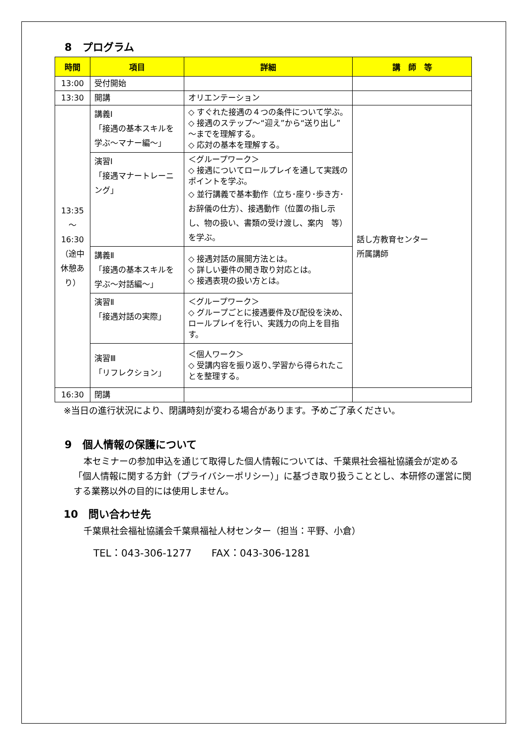8　プログラム
| 時間 | 項目 | 詳細 | 講 師 等 |
| --- | --- | --- | --- |
| 13:00 | 受付開始 | | |
| 13:30 | 開講 | オリエンテーション | |
| 13:35 ～ 16:30 （途中休憩あり） | 講義Ⅰ 「接遇の基本スキルを学ぶ～マナー編～」 | ◇ すぐれた接遇の４つの条件について学ぶ。 ◇ 接遇のステップ～“迎え”から“送り出し”～までを理解する。 ◇ 応対の基本を理解する。 | 話し方教育センター 所属講師 |
| | 演習Ⅰ 「接遇マナートレーニング」 | ＜グループワーク＞ ◇ 接遇についてロールプレイを通して実践のポイントを学ぶ。 ◇ 並行講義で基本動作（立ち･座り･歩き方･お辞儀の仕方）、接遇動作（位置の指し示し、物の扱い、書類の受け渡し、案内 等）を学ぶ。 | |
| | 講義Ⅱ 「接遇の基本スキルを学ぶ～対話編～」 | ◇ 接遇対話の展開方法とは。 ◇ 詳しい要件の聞き取り対応とは。 ◇ 接遇表現の扱い方とは。 | |
| | 演習Ⅱ 「接遇対話の実際」 | ＜グループワーク＞ ◇ グループごとに接遇要件及び配役を決め、ロールプレイを行い、実践力の向上を目指す。 | |
| | 演習Ⅲ 「リフレクション」 | ＜個人ワーク＞ ◇ 受講内容を振り返り､学習から得られたことを整理する。 | |
| 16:30 | 閉講 | | |
※当日の進行状況により、閉講時刻が変わる場合があります。予めご了承ください。
9　個人情報の保護について
本セミナーの参加申込を通じて取得した個人情報については、千葉県社会福祉協議会が定める「個人情報に関する方針（プライバシーポリシー）」に基づき取り扱うこととし、本研修の運営に関する業務以外の目的には使用しません。
10　問い合わせ先
千葉県社会福祉協議会千葉県福祉人材センター（担当：平野、小倉）
TEL：043-306-1277　　FAX：043-306-1281